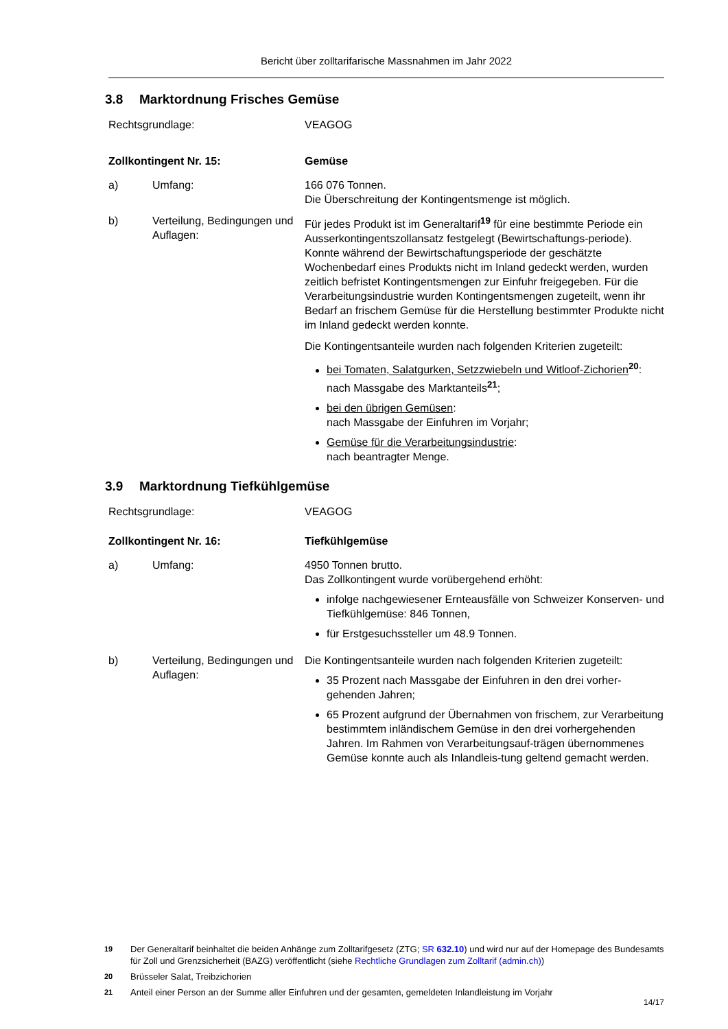Bericht über zolltarifarische Massnahmen im Jahr 2022
3.8 Marktordnung Frisches Gemüse
Rechtsgrundlage: VEAGOG
Zollkontingent Nr. 15: Gemüse
a) Umfang: 166 076 Tonnen.
Die Überschreitung der Kontingentsmenge ist möglich.
b) Verteilung, Bedingungen und Auflagen:
Für jedes Produkt ist im Generaltarif<sup>19</sup> für eine bestimmte Periode ein Ausserkontingentszollansatz festgelegt (Bewirtschaftungs-periode). Konnte während der Bewirtschaftungsperiode der geschätzte Wochenbedarf eines Produkts nicht im Inland gedeckt werden, wurden zeitlich befristet Kontingentsmengen zur Einfuhr freigegeben. Für die Verarbeitungsindustrie wurden Kontingentsmengen zugeteilt, wenn ihr Bedarf an frischem Gemüse für die Herstellung bestimmter Produkte nicht im Inland gedeckt werden konnte.
Die Kontingentsanteile wurden nach folgenden Kriterien zugeteilt:
bei Tomaten, Salatgurken, Setzzwiebeln und Witloof-Zichorien<sup>20</sup>:
nach Massgabe des Marktanteils<sup>21</sup>;
bei den übrigen Gemüsen:
nach Massgabe der Einfuhren im Vorjahr;
Gemüse für die Verarbeitungsindustrie:
nach beantragter Menge.
3.9 Marktordnung Tiefkühlgemüse
Rechtsgrundlage: VEAGOG
Zollkontingent Nr. 16: Tiefkühlgemüse
a) Umfang: 4950 Tonnen brutto.
Das Zollkontingent wurde vorübergehend erhöht:
infolge nachgewiesener Ernteausfälle von Schweizer Konserven- und Tiefkühlgemüse: 846 Tonnen,
für Erstgesuchssteller um 48.9 Tonnen.
b) Verteilung, Bedingungen und Auflagen:
Die Kontingentsanteile wurden nach folgenden Kriterien zugeteilt:
35 Prozent nach Massgabe der Einfuhren in den drei vorher-gehenden Jahren;
65 Prozent aufgrund der Übernahmen von frischem, zur Verarbeitung bestimmtem inländischem Gemüse in den drei vorhergehenden Jahren. Im Rahmen von Verarbeitungsauf-trägen übernommenes Gemüse konnte auch als Inlandleis-tung geltend gemacht werden.
19 Der Generaltarif beinhaltet die beiden Anhänge zum Zolltarifgesetz (ZTG; SR 632.10) und wird nur auf der Homepage des Bundesamts für Zoll und Grenzsicherheit (BAZG) veröffentlicht (siehe Rechtliche Grundlagen zum Zolltarif (admin.ch))
20 Brüsseler Salat, Treibzichorien
21 Anteil einer Person an der Summe aller Einfuhren und der gesamten, gemeldeten Inlandleistung im Vorjahr
14/17